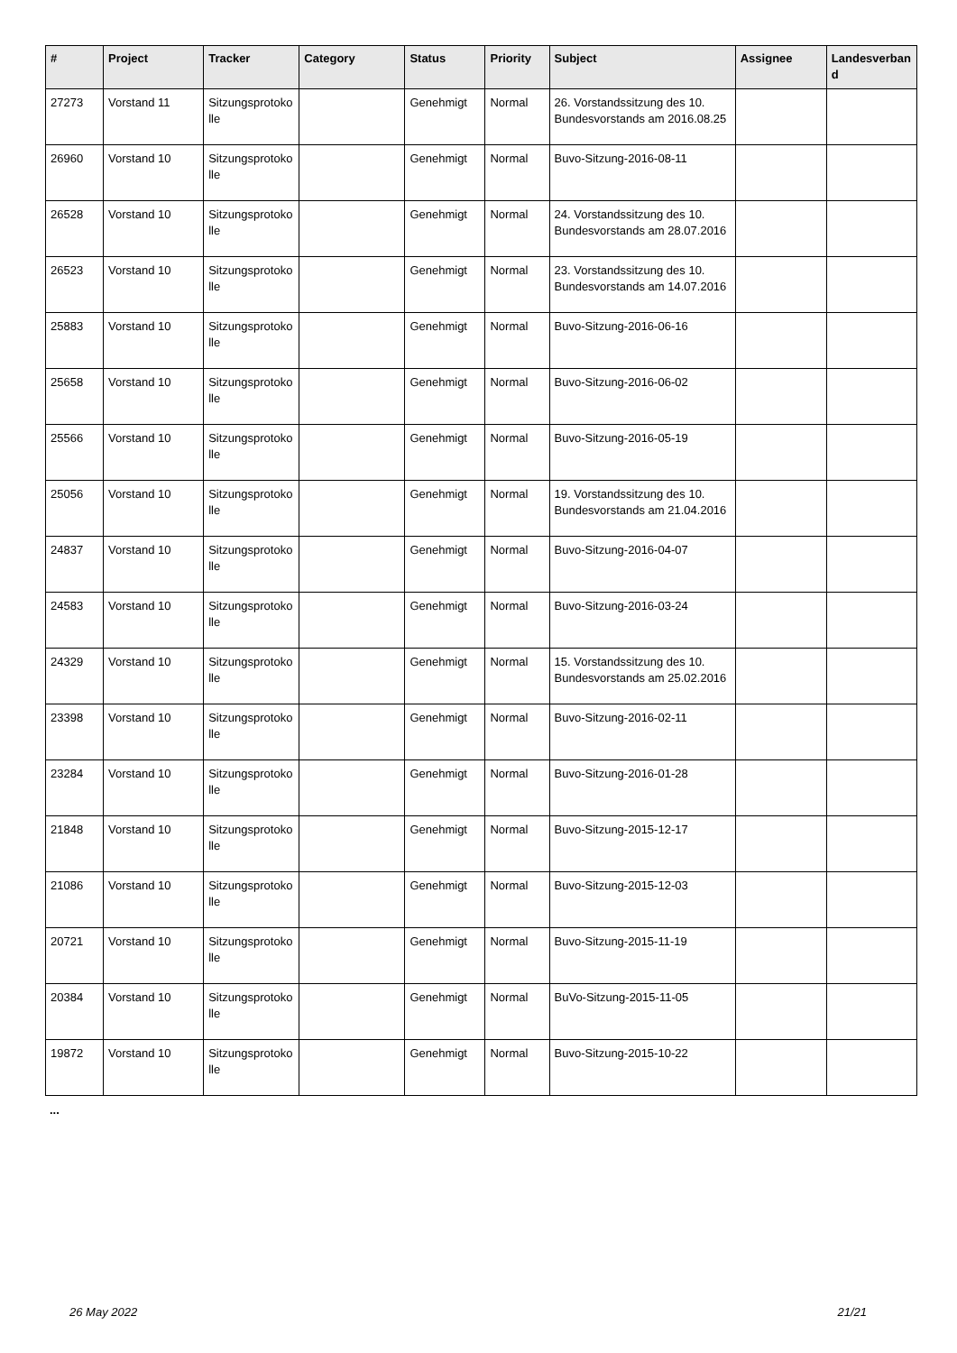| # | Project | Tracker | Category | Status | Priority | Subject | Assignee | Landesverband |
| --- | --- | --- | --- | --- | --- | --- | --- | --- |
| 27273 | Vorstand 11 | Sitzungsprotokolle | | Genehmigt | Normal | 26. Vorstandssitzung des 10. Bundesvorstands am 2016.08.25 | | |
| 26960 | Vorstand 10 | Sitzungsprotokolle | | Genehmigt | Normal | Buvo-Sitzung-2016-08-11 | | |
| 26528 | Vorstand 10 | Sitzungsprotokolle | | Genehmigt | Normal | 24. Vorstandssitzung des 10. Bundesvorstands am 28.07.2016 | | |
| 26523 | Vorstand 10 | Sitzungsprotokolle | | Genehmigt | Normal | 23. Vorstandssitzung des 10. Bundesvorstands am 14.07.2016 | | |
| 25883 | Vorstand 10 | Sitzungsprotokolle | | Genehmigt | Normal | Buvo-Sitzung-2016-06-16 | | |
| 25658 | Vorstand 10 | Sitzungsprotokolle | | Genehmigt | Normal | Buvo-Sitzung-2016-06-02 | | |
| 25566 | Vorstand 10 | Sitzungsprotokolle | | Genehmigt | Normal | Buvo-Sitzung-2016-05-19 | | |
| 25056 | Vorstand 10 | Sitzungsprotokolle | | Genehmigt | Normal | 19. Vorstandssitzung des 10. Bundesvorstands am 21.04.2016 | | |
| 24837 | Vorstand 10 | Sitzungsprotokolle | | Genehmigt | Normal | Buvo-Sitzung-2016-04-07 | | |
| 24583 | Vorstand 10 | Sitzungsprotokolle | | Genehmigt | Normal | Buvo-Sitzung-2016-03-24 | | |
| 24329 | Vorstand 10 | Sitzungsprotokolle | | Genehmigt | Normal | 15. Vorstandssitzung des 10. Bundesvorstands am 25.02.2016 | | |
| 23398 | Vorstand 10 | Sitzungsprotokolle | | Genehmigt | Normal | Buvo-Sitzung-2016-02-11 | | |
| 23284 | Vorstand 10 | Sitzungsprotokolle | | Genehmigt | Normal | Buvo-Sitzung-2016-01-28 | | |
| 21848 | Vorstand 10 | Sitzungsprotokolle | | Genehmigt | Normal | Buvo-Sitzung-2015-12-17 | | |
| 21086 | Vorstand 10 | Sitzungsprotokolle | | Genehmigt | Normal | Buvo-Sitzung-2015-12-03 | | |
| 20721 | Vorstand 10 | Sitzungsprotokolle | | Genehmigt | Normal | Buvo-Sitzung-2015-11-19 | | |
| 20384 | Vorstand 10 | Sitzungsprotokolle | | Genehmigt | Normal | BuVo-Sitzung-2015-11-05 | | |
| 19872 | Vorstand 10 | Sitzungsprotokolle | | Genehmigt | Normal | Buvo-Sitzung-2015-10-22 | | |
...
26 May 2022 21/21